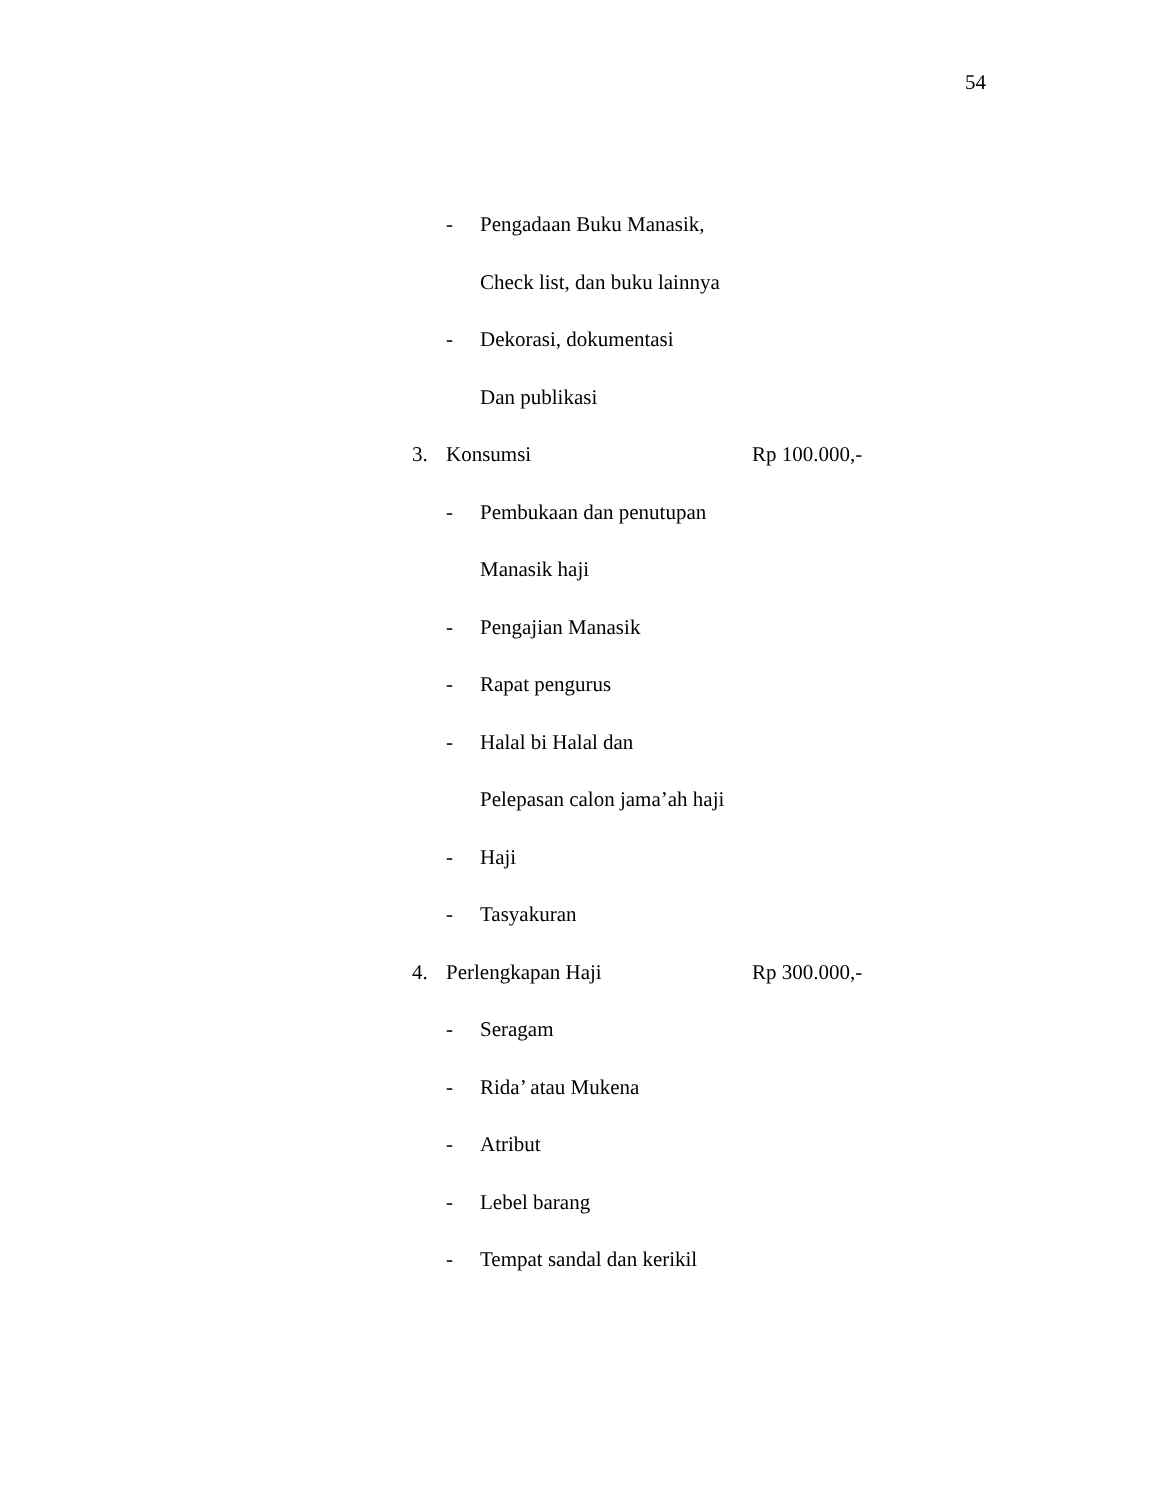54
- Pengadaan Buku Manasik,
Check list, dan buku lainnya
- Dekorasi, dokumentasi
Dan publikasi
3. Konsumsi Rp 100.000,-
- Pembukaan dan penutupan
Manasik haji
- Pengajian Manasik
- Rapat pengurus
- Halal bi Halal dan
Pelepasan calon jama’ah haji
- Haji
- Tasyakuran
4. Perlengkapan Haji Rp 300.000,-
- Seragam
- Rida’ atau Mukena
- Atribut
- Lebel barang
- Tempat sandal dan kerikil